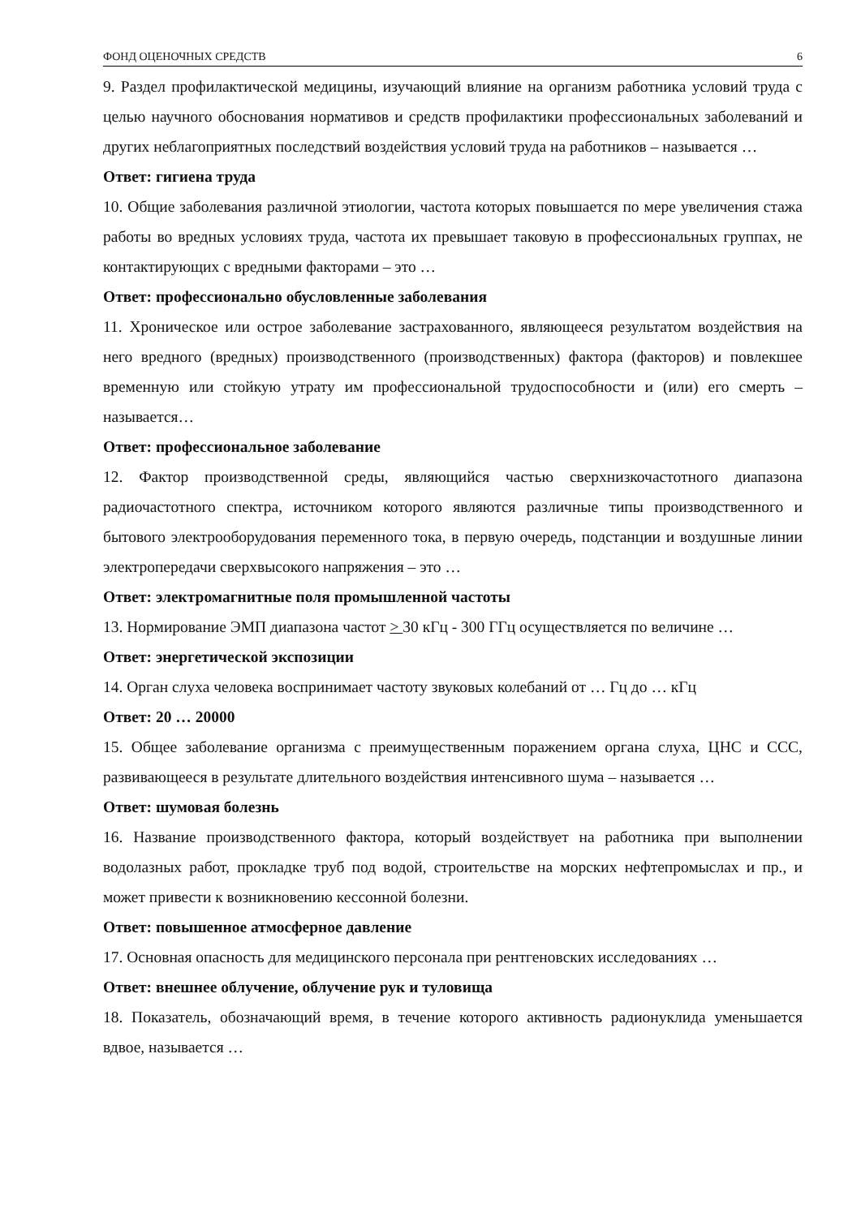ФОНД ОЦЕНОЧНЫХ СРЕДСТВ 6
9. Раздел профилактической медицины, изучающий влияние на организм работника условий труда с целью научного обоснования нормативов и средств профилактики профессиональных заболеваний и других неблагоприятных последствий воздействия условий труда на работников – называется …
Ответ: гигиена труда
10. Общие заболевания различной этиологии, частота которых повышается по мере увеличения стажа работы во вредных условиях труда, частота их превышает таковую в профессиональных группах, не контактирующих с вредными факторами – это …
Ответ: профессионально обусловленные заболевания
11. Хроническое или острое заболевание застрахованного, являющееся результатом воздействия на него вредного (вредных) производственного (производственных) фактора (факторов) и повлекшее временную или стойкую утрату им профессиональной трудоспособности и (или) его смерть – называется…
Ответ: профессиональное заболевание
12. Фактор производственной среды, являющийся частью сверхнизкочастотного диапазона радиочастотного спектра, источником которого являются различные типы производственного и бытового электрооборудования переменного тока, в первую очередь, подстанции и воздушные линии электропередачи сверхвысокого напряжения – это …
Ответ: электромагнитные поля промышленной частоты
13. Нормирование ЭМП диапазона частот > 30 кГц - 300 ГГц осуществляется по величине …
Ответ: энергетической экспозиции
14. Орган слуха человека воспринимает частоту звуковых колебаний от … Гц до … кГц
Ответ: 20 … 20000
15. Общее заболевание организма с преимущественным поражением органа слуха, ЦНС и ССС, развивающееся в результате длительного воздействия интенсивного шума – называется …
Ответ: шумовая болезнь
16. Название производственного фактора, который воздействует на работника при выполнении водолазных работ, прокладке труб под водой, строительстве на морских нефтепромыслах и пр., и может привести к возникновению кессонной болезни.
Ответ: повышенное атмосферное давление
17. Основная опасность для медицинского персонала при рентгеновских исследованиях …
Ответ: внешнее облучение, облучение рук и туловища
18. Показатель, обозначающий время, в течение которого активность радионуклида уменьшается вдвое, называется …